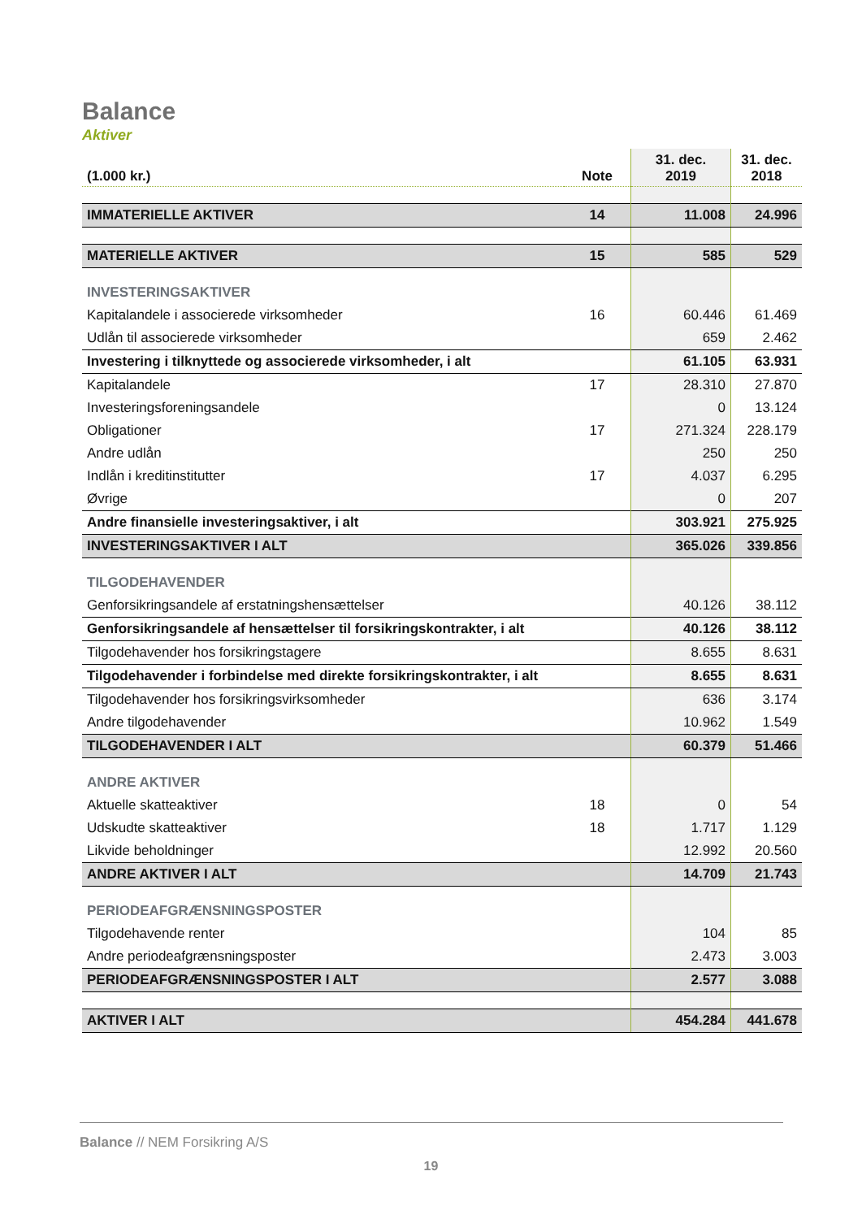Balance
Aktiver
| (1.000 kr.) | Note | 31. dec. 2019 | 31. dec. 2018 |
| --- | --- | --- | --- |
| IMMATERIELLE AKTIVER | 14 | 11.008 | 24.996 |
| MATERIELLE AKTIVER | 15 | 585 | 529 |
| INVESTERINGSAKTIVER | | | |
| Kapitalandele i associerede virksomheder | 16 | 60.446 | 61.469 |
| Udlån til associerede virksomheder | | 659 | 2.462 |
| Investering i tilknyttede og associerede virksomheder, i alt | | 61.105 | 63.931 |
| Kapitalandele | 17 | 28.310 | 27.870 |
| Investeringsforeningsandele | | 0 | 13.124 |
| Obligationer | 17 | 271.324 | 228.179 |
| Andre udlån | | 250 | 250 |
| Indlån i kreditinstitutter | 17 | 4.037 | 6.295 |
| Øvrige | | 0 | 207 |
| Andre finansielle investeringsaktiver, i alt | | 303.921 | 275.925 |
| INVESTERINGSAKTIVER I ALT | | 365.026 | 339.856 |
| TILGODEHAVENDER | | | |
| Genforsikringsandele af erstatningshensættelser | | 40.126 | 38.112 |
| Genforsikringsandele af hensættelser til forsikringskontrakter, i alt | | 40.126 | 38.112 |
| Tilgodehavender hos forsikringstagere | | 8.655 | 8.631 |
| Tilgodehavender i forbindelse med direkte forsikringskontrakter, i alt | | 8.655 | 8.631 |
| Tilgodehavender hos forsikringsvirksomheder | | 636 | 3.174 |
| Andre tilgodehavender | | 10.962 | 1.549 |
| TILGODEHAVENDER I ALT | | 60.379 | 51.466 |
| ANDRE AKTIVER | | | |
| Aktuelle skatteaktiver | 18 | 0 | 54 |
| Udskudte skatteaktiver | 18 | 1.717 | 1.129 |
| Likvide beholdninger | | 12.992 | 20.560 |
| ANDRE AKTIVER I ALT | | 14.709 | 21.743 |
| PERIODEAFGRÆNSNINGSPOSTER | | | |
| Tilgodehavende renter | | 104 | 85 |
| Andre periodeafgrænsningsposter | | 2.473 | 3.003 |
| PERIODEAFGRÆNSNINGSPOSTER I ALT | | 2.577 | 3.088 |
| AKTIVER I ALT | | 454.284 | 441.678 |
Balance // NEM Forsikring A/S
19